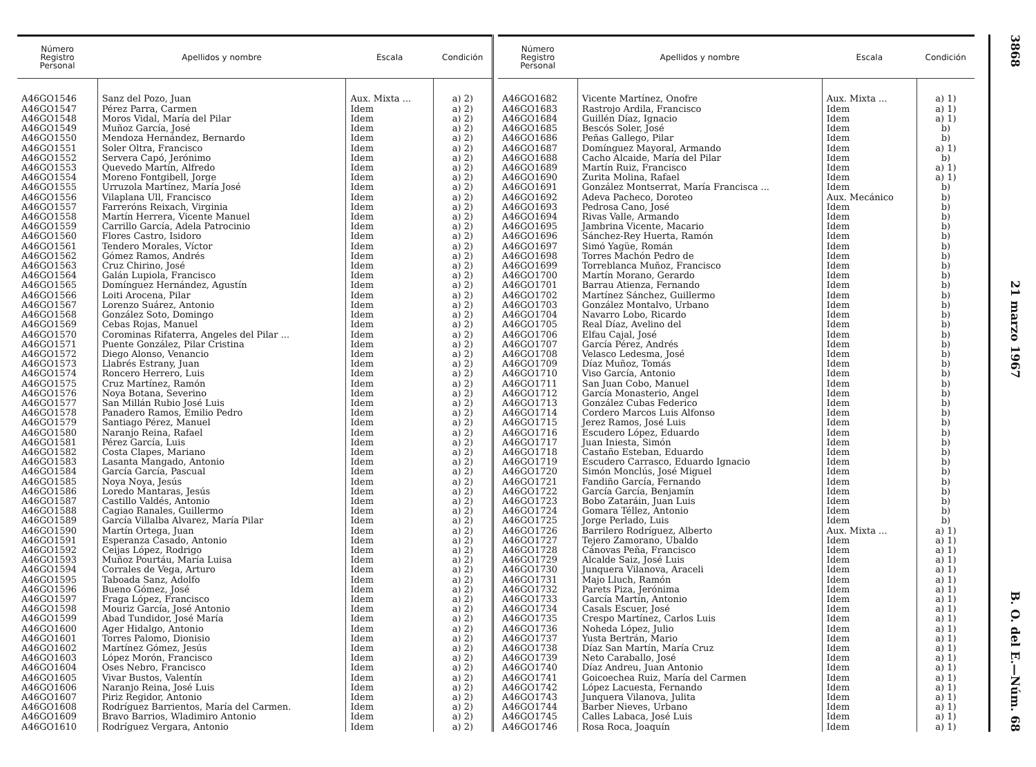3868 21 marzo 1967 B. O. del E.—Núm. 68
| Número Registro Personal | Apellidos y nombre | Escala | Condición |
| --- | --- | --- | --- |
| A46GO1546 | Sanz del Pozo, Juan | Aux. Mixta ... | a) 2) |
| A46GO1547 | Pérez Parra, Carmen | Idem | a) 2) |
| A46GO1548 | Moros Vidal, María del Pilar | Idem | a) 2) |
| A46GO1549 | Muñoz García, José | Idem | a) 2) |
| A46GO1550 | Mendoza Hernández, Bernardo | Idem | a) 2) |
| A46GO1551 | Soler Oltra, Francisco | Idem | a) 2) |
| A46GO1552 | Servera Capó, Jerónimo | Idem | a) 2) |
| A46GO1553 | Quevedo Martín, Alfredo | Idem | a) 2) |
| A46GO1554 | Moreno Fontgibell, Jorge | Idem | a) 2) |
| A46GO1555 | Urruzola Martínez, María José | Idem | a) 2) |
| A46GO1556 | Vilaplana Ull, Francisco | Idem | a) 2) |
| A46GO1557 | Farreróns Reixach, Virginia | Idem | a) 2) |
| A46GO1558 | Martín Herrera, Vicente Manuel | Idem | a) 2) |
| A46GO1559 | Carrillo García, Adela Patrocinio | Idem | a) 2) |
| A46GO1560 | Flores Castro, Isidoro | Idem | a) 2) |
| A46GO1561 | Tendero Morales, Víctor | Idem | a) 2) |
| A46GO1562 | Gómez Ramos, Andrés | Idem | a) 2) |
| A46GO1563 | Cruz Chirino, José | Idem | a) 2) |
| A46GO1564 | Galán Lupiola, Francisco | Idem | a) 2) |
| A46GO1565 | Domínguez Hernández, Agustín | Idem | a) 2) |
| A46GO1566 | Loiti Arocena, Pilar | Idem | a) 2) |
| A46GO1567 | Lorenzo Suárez, Antonio | Idem | a) 2) |
| A46GO1568 | González Soto, Domingo | Idem | a) 2) |
| A46GO1569 | Cebas Rojas, Manuel | Idem | a) 2) |
| A46GO1570 | Corominas Rifaterra, Angeles del Pilar ... | Idem | a) 2) |
| A46GO1571 | Puente González, Pilar Cristina | Idem | a) 2) |
| A46GO1572 | Diego Alonso, Venancio | Idem | a) 2) |
| A46GO1573 | Llabrés Estrany, Juan | Idem | a) 2) |
| A46GO1574 | Roncero Herrero, Luis | Idem | a) 2) |
| A46GO1575 | Cruz Martínez, Ramón | Idem | a) 2) |
| A46GO1576 | Noya Botana, Severino | Idem | a) 2) |
| A46GO1577 | San Millán Rubio José Luis | Idem | a) 2) |
| A46GO1578 | Panadero Ramos, Emilio Pedro | Idem | a) 2) |
| A46GO1579 | Santiago Pérez, Manuel | Idem | a) 2) |
| A46GO1580 | Naranjo Reina, Rafael | Idem | a) 2) |
| A46GO1581 | Pérez García, Luis | Idem | a) 2) |
| A46GO1582 | Costa Clapes, Mariano | Idem | a) 2) |
| A46GO1583 | Lasanta Mangado, Antonio | Idem | a) 2) |
| A46GO1584 | García García, Pascual | Idem | a) 2) |
| A46GO1585 | Noya Noya, Jesús | Idem | a) 2) |
| A46GO1586 | Loredo Mantaras, Jesús | Idem | a) 2) |
| A46GO1587 | Castillo Valdés, Antonio | Idem | a) 2) |
| A46GO1588 | Cagiao Ranales, Guillermo | Idem | a) 2) |
| A46GO1589 | García Villalba Alvarez, María Pilar | Idem | a) 2) |
| A46GO1590 | Martín Ortega, Juan | Idem | a) 2) |
| A46GO1591 | Esperanza Casado, Antonio | Idem | a) 2) |
| A46GO1592 | Ceijas López, Rodrigo | Idem | a) 2) |
| A46GO1593 | Muñoz Pourtáu, María Luisa | Idem | a) 2) |
| A46GO1594 | Corrales de Vega, Arturo | Idem | a) 2) |
| A46GO1595 | Taboada Sanz, Adolfo | Idem | a) 2) |
| A46GO1596 | Bueno Gómez, José | Idem | a) 2) |
| A46GO1597 | Fraga López, Francisco | Idem | a) 2) |
| A46GO1598 | Mouriz García, José Antonio | Idem | a) 2) |
| A46GO1599 | Abad Tundidor, José María | Idem | a) 2) |
| A46GO1600 | Ager Hidalgo, Antonio | Idem | a) 2) |
| A46GO1601 | Torres Palomo, Dionisio | Idem | a) 2) |
| A46GO1602 | Martínez Gómez, Jesús | Idem | a) 2) |
| A46GO1603 | López Morón, Francisco | Idem | a) 2) |
| A46GO1604 | Oses Nebro, Francisco | Idem | a) 2) |
| A46GO1605 | Vivar Bustos, Valentín | Idem | a) 2) |
| A46GO1606 | Naranjo Reina, José Luis | Idem | a) 2) |
| A46GO1607 | Piriz Regidor, Antonio | Idem | a) 2) |
| A46GO1608 | Rodríguez Barrientos, María del Carmen. | Idem | a) 2) |
| A46GO1609 | Bravo Barrios, Wladimiro Antonio | Idem | a) 2) |
| A46GO1610 | Rodríguez Vergara, Antonio | Idem | a) 2) |
| Número Registro Personal | Apellidos y nombre | Escala | Condición |
| --- | --- | --- | --- |
| A46GO1682 | Vicente Martínez, Onofre | Aux. Mixta ... | a) 1) |
| A46GO1683 | Rastrojo Ardila, Francisco | Idem | a) 1) |
| A46GO1684 | Guillén Díaz, Ignacio | Idem | a) 1) |
| A46GO1685 | Bescós Soler, José | Idem | b) |
| A46GO1686 | Peñas Gallego, Pilar | Idem | b) |
| A46GO1687 | Domínguez Mayoral, Armando | Idem | a) 1) |
| A46GO1688 | Cacho Alcaide, María del Pilar | Idem | b) |
| A46GO1689 | Martín Ruiz, Francisco | Idem | a) 1) |
| A46GO1690 | Zurita Molina, Rafael | Idem | a) 1) |
| A46GO1691 | González Montserrat, María Francisca ... | Idem | b) |
| A46GO1692 | Adeva Pacheco, Doroteo | Aux. Mecánico | b) |
| A46GO1693 | Pedrosa Cano, José | Idem | b) |
| A46GO1694 | Rivas Valle, Armando | Idem | b) |
| A46GO1695 | Jambrina Vicente, Macario | Idem | b) |
| A46GO1696 | Sánchez-Rey Huerta, Ramón | Idem | b) |
| A46GO1697 | Simó Yagüe, Román | Idem | b) |
| A46GO1698 | Torres Machón Pedro de | Idem | b) |
| A46GO1699 | Torreblanca Muñoz, Francisco | Idem | b) |
| A46GO1700 | Martín Morano, Gerardo | Idem | b) |
| A46GO1701 | Barrau Atienza, Fernando | Idem | b) |
| A46GO1702 | Martínez Sánchez, Guillermo | Idem | b) |
| A46GO1703 | González Montalvo, Urbano | Idem | b) |
| A46GO1704 | Navarro Lobo, Ricardo | Idem | b) |
| A46GO1705 | Real Díaz, Avelino del | Idem | b) |
| A46GO1706 | Elfau Cajal, José | Idem | b) |
| A46GO1707 | García Pérez, Andrés | Idem | b) |
| A46GO1708 | Velasco Ledesma, José | Idem | b) |
| A46GO1709 | Díaz Muñoz, Tomás | Idem | b) |
| A46GO1710 | Viso García, Antonio | Idem | b) |
| A46GO1711 | San Juan Cobo, Manuel | Idem | b) |
| A46GO1712 | García Monasterio, Angel | Idem | b) |
| A46GO1713 | González Cubas Federico | Idem | b) |
| A46GO1714 | Cordero Marcos Luis Alfonso | Idem | b) |
| A46GO1715 | Jerez Ramos, José Luis | Idem | b) |
| A46GO1716 | Escudero López, Eduardo | Idem | b) |
| A46GO1717 | Juan Iniesta, Simón | Idem | b) |
| A46GO1718 | Castaño Esteban, Eduardo | Idem | b) |
| A46GO1719 | Escudero Carrasco, Eduardo Ignacio | Idem | b) |
| A46GO1720 | Simón Monclús, José Miguel | Idem | b) |
| A46GO1721 | Fandiño García, Fernando | Idem | b) |
| A46GO1722 | García García, Benjamín | Idem | b) |
| A46GO1723 | Bobo Zataráin, Juan Luis | Idem | b) |
| A46GO1724 | Gomara Téllez, Antonio | Idem | b) |
| A46GO1725 | Jorge Perlado, Luis | Idem | b) |
| A46GO1726 | Barrilero Rodríguez, Alberto | Aux. Mixta ... | a) 1) |
| A46GO1727 | Tejero Zamorano, Ubaldo | Idem | a) 1) |
| A46GO1728 | Cánovas Peña, Francisco | Idem | a) 1) |
| A46GO1729 | Alcalde Saiz, José Luis | Idem | a) 1) |
| A46GO1730 | Junquera Vilanova, Araceli | Idem | a) 1) |
| A46GO1731 | Majo Lluch, Ramón | Idem | a) 1) |
| A46GO1732 | Parets Piza, Jerónima | Idem | a) 1) |
| A46GO1733 | García Martín, Antonio | Idem | a) 1) |
| A46GO1734 | Casals Escuer, José | Idem | a) 1) |
| A46GO1735 | Crespo Martínez, Carlos Luis | Idem | a) 1) |
| A46GO1736 | Noheda López, Julio | Idem | a) 1) |
| A46GO1737 | Yusta Bertrán, Mario | Idem | a) 1) |
| A46GO1738 | Díaz San Martín, María Cruz | Idem | a) 1) |
| A46GO1739 | Neto Caraballo, José | Idem | a) 1) |
| A46GO1740 | Díaz Andreu, Juan Antonio | Idem | a) 1) |
| A46GO1741 | Goicoechea Ruiz, María del Carmen | Idem | a) 1) |
| A46GO1742 | López Lacuesta, Fernando | Idem | a) 1) |
| A46GO1743 | Junquera Vilanova, Julita | Idem | a) 1) |
| A46GO1744 | Barber Nieves, Urbano | Idem | a) 1) |
| A46GO1745 | Calles Labaca, José Luis | Idem | a) 1) |
| A46GO1746 | Rosa Roca, Joaquín | Idem | a) 1) |